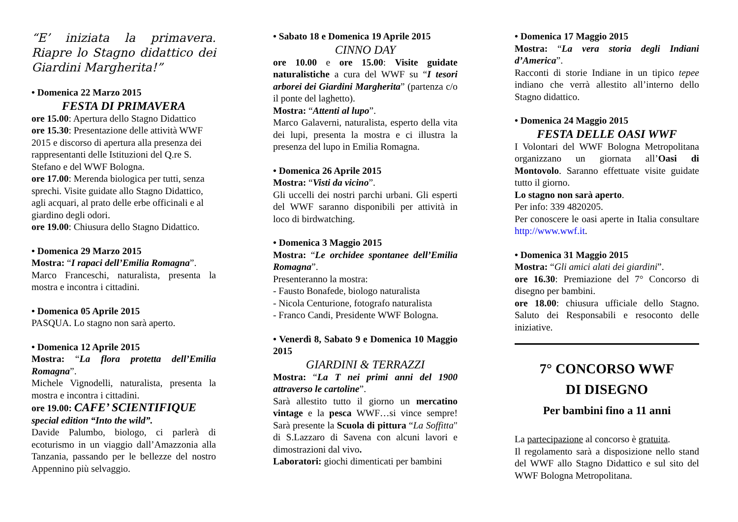“E’ iniziata la primavera. Riapre lo Stagno didattico dei Giardini Margherita!”
• Domenica 22 Marzo 2015
FESTA DI PRIMAVERA
ore 15.00: Apertura dello Stagno Didattico
ore 15.30: Presentazione delle attività WWF 2015 e discorso di apertura alla presenza dei rappresentanti delle Istituzioni del Q.re S. Stefano e del WWF Bologna.
ore 17.00: Merenda biologica per tutti, senza sprechi. Visite guidate allo Stagno Didattico, agli acquari, al prato delle erbe officinali e al giardino degli odori.
ore 19.00: Chiusura dello Stagno Didattico.
• Domenica 29 Marzo 2015
Mostra: “I rapaci dell’Emilia Romagna”.
Marco Franceschi, naturalista, presenta la mostra e incontra i cittadini.
• Domenica 05 Aprile 2015
PASQUA. Lo stagno non sarà aperto.
• Domenica 12 Aprile 2015
Mostra: “La flora protetta dell’Emilia Romagna”.
Michele Vignodelli, naturalista, presenta la mostra e incontra i cittadini.
ore 19.00: CAFE’ SCIENTIFIQUE
special edition “Into the wild”.
Davide Palumbo, biologo, ci parlerà di ecoturismo in un viaggio dall’Amazzonia alla Tanzania, passando per le bellezze del nostro Appennino più selvaggio.
• Sabato 18 e Domenica 19 Aprile 2015
CINNO DAY
ore 10.00 e ore 15.00: Visite guidate naturalistiche a cura del WWF su “I tesori arborei dei Giardini Margherita” (partenza c/o il ponte del laghetto).
Mostra: “Attenti al lupo”.
Marco Galaverni, naturalista, esperto della vita dei lupi, presenta la mostra e ci illustra la presenza del lupo in Emilia Romagna.
• Domenica 26 Aprile 2015
Mostra: “Visti da vicino”.
Gli uccelli dei nostri parchi urbani. Gli esperti del WWF saranno disponibili per attività in loco di birdwatching.
• Domenica 3 Maggio 2015
Mostra: “Le orchidee spontanee dell’Emilia Romagna”.
Presenteranno la mostra:
- Fausto Bonafede, biologo naturalista
- Nicola Centurione, fotografo naturalista
- Franco Candi, Presidente WWF Bologna.
• Venerdì 8, Sabato 9 e Domenica 10 Maggio 2015
GIARDINI & TERRAZZI
Mostra: “La T nei primi anni del 1900 attraverso le cartoline”.
Sarà allestito tutto il giorno un mercatino vintage e la pesca WWF…si vince sempre! Sarà presente la Scuola di pittura “La Soffitta" di S.Lazzaro di Savena con alcuni lavori e dimostrazioni dal vivo.
Laboratori: giochi dimenticati per bambini
• Domenica 17 Maggio 2015
Mostra: “La vera storia degli Indiani d’America”.
Racconti di storie Indiane in un tipico tepee indiano che verrà allestito all’interno dello Stagno didattico.
• Domenica 24 Maggio 2015
FESTA DELLE OASI WWF
I Volontari del WWF Bologna Metropolitana organizzano un giornata all’Oasi di Montovolo. Saranno effettuate visite guidate tutto il giorno.
Lo stagno non sarà aperto.
Per info: 339 4820205.
Per conoscere le oasi aperte in Italia consultare http://www.wwf.it.
• Domenica 31 Maggio 2015
Mostra: “Gli amici alati dei giardini”.
ore 16.30: Premiazione del 7° Concorso di disegno per bambini.
ore 18.00: chiusura ufficiale dello Stagno. Saluto dei Responsabili e resoconto delle iniziative.
7° CONCORSO WWF
DI DISEGNO
Per bambini fino a 11 anni
La partecipazione al concorso è gratuita.
Il regolamento sarà a disposizione nello stand del WWF allo Stagno Didattico e sul sito del WWF Bologna Metropolitana.